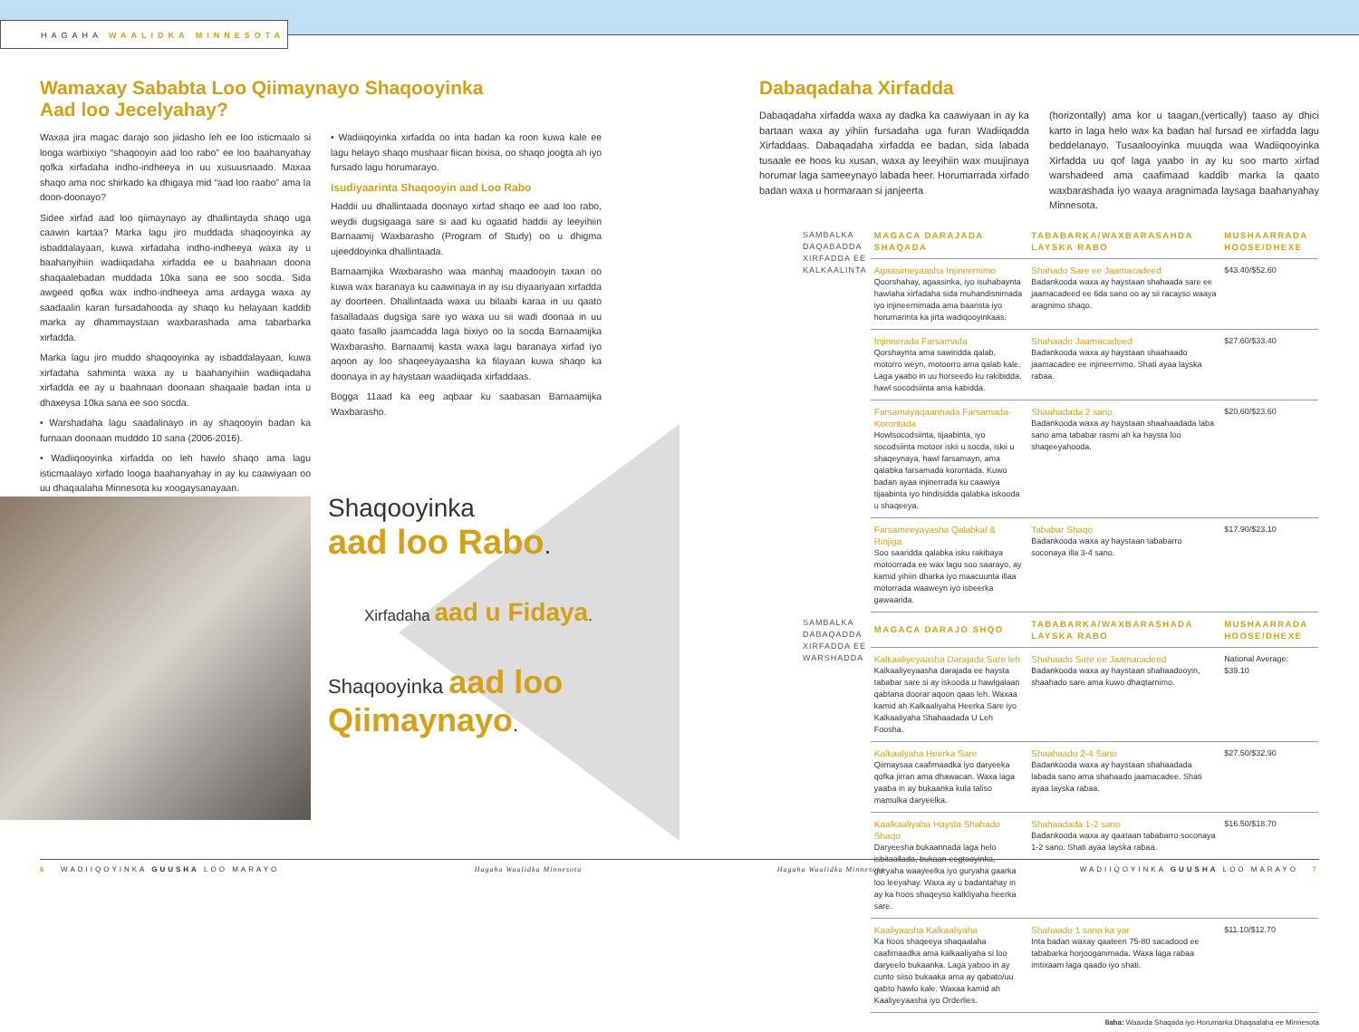HAGAHA WAALIDKA MINNESOTA
Wamaxay Sababta Loo Qiimaynayo Shaqooyinka
Aad loo Jecelyahay?
Waxaa jira magac darajo soo jiidasho leh ee loo isticmaalo si looga warbixiyo “shaqooyin aad loo rabo” ee loo baahanyahay qofka xirfadaha indho-indheeya in uu xusuusnaado. Maxaa shaqo ama noc shirkado ka dhigaya mid “aad loo raabo” ama la doon-doonayo?
Sidee xirfad aad loo qiimaynayo ay dhallintayda shaqo uga caawin kartaa? Marka lagu jiro muddada shaqooyinka ay isbaddalayaan, kuwa xirfadaha indho-indheeya waxa ay u baahanyihiin wadiiqadaha xirfadda ee u baahnaan doona shaqaalebadan muddada 10ka sana ee soo socda. Sida awgeed qofka wax indho-indheeya ama ardayga waxa ay saadaalin karan fursadahooda ay shaqo ku helayaan kaddib marka ay dhammaystaan waxbarashada ama tabarbarka xirfadda.
Marka lagu jiro muddo shaqooyinka ay isbaddalayaan, kuwa xirfadaha sahminta waxa ay u baahanyihiin wadiiqadaha xirfadda ee ay u baahnaan doonaan shaqaale badan inta u dhaxeysa 10ka sana ee soo socda.
• Warshadaha lagu saadalinayo in ay shaqooyin badan ka furnaan doonaan mudddo 10 sana (2006-2016).
• Wadiiqooyinka xirfadda oo leh hawlo shaqo ama lagu isticmaalayo xirfado looga baahanyahay in ay ku caawiyaan oo uu dhaqaalaha Minnesota ku xoogaysanayaan.
• Wadiiiqoyinka xirfadda oo inta badan ka roon kuwa kale ee lagu helayo shaqo mushaar fiican bixisa, oo shaqo joogta ah iyo fursado lagu horumarayo.
Isudiyaarinta Shaqooyin aad Loo Rabo
Haddii uu dhallintaada doonayo xirfad shaqo ee aad loo rabo, weydii dugsigaaga sare si aad ku ogaatid haddii ay leeyihiin Barnaamij Waxbarasho (Program of Study) oo u dhigma ujeeddoyinka dhallintaada.
Barnaamjika Waxbarasho waa manhaj maadooyin taxan oo kuwa wax baranaya ku caawinaya in ay isu diyaariyaan xirfadda ay doorteen. Dhallintaada waxa uu bilaabi karaa in uu qaato fasalladaas dugsiga sare iyo waxa uu sii wadi doonaa in uu qaato fasallo jaamcadda laga bixiyo oo la socda Barnaamijka Waxbarasho. Barnaamij kasta waxa lagu baranaya xirfad iyo aqoon ay loo shaqeeyayaasha ka filayaan kuwa shaqo ka doonaya in ay haystaan waadiiqada xirfaddaas.
Bogga 11aad ka eeg aqbaar ku saabasan Barnaamijka Waxbarasho.
Shaqooyinka
aad loo Rabo.
Xirfadaha aad u Fidaya.
Shaqooyinka aad loo Qiimaynayo.
Dabaqadaha Xirfadda
Dabaqadaha xirfadda waxa ay dadka ka caawiyaan in ay ka bartaan waxa ay yihiin fursadaha uga furan Wadiiqadda Xirfaddaas. Dabaqadaha xirfadda ee badan, sida labada tusaale ee hoos ku xusan, waxa ay leeyihiin wax muujinaya horumar laga sameeynayo labada heer. Horumarrada xirfado badan waxa u hormaraan si janjeerta
(horizontally) ama kor u taagan,(vertically) taaso ay dhici karto in laga helo wax ka badan hal fursad ee xirfadda lagu beddelanayo. Tusaalooyinka muuqda waa Wadiiqooyinka Xirfadda uu qof laga yaabo in ay ku soo marto xirfad warshadeed ama caafimaad kaddib marka la qaato waxbarashada iyo waaya aragnimada laysaga baahanyahay Minnesota.
| SAMBALKA DAQABADDA XIRFADDA EE KALKAALINTA | MAGACA DARAJADA SHAQADA | TABABARKA/WAXBARASAHDA LAYSKA RABO | MUSHAARRADA HOOSE/DHEXE |
| | Agaasimeyaasha Injineernimo Qoorshahay, agaasinka, iyo isuhabaynta hawlaha xirfadaha sida muhandisnimada iyo injineernimada ama baarista iyo horumarinta ka jirta wadiqooyinkaas. | Shahado Sare ee Jaamacadeed Badankooda waxa ay haystaan shahaada sare ee jaamacadeed ee 6da sano oo ay sii racayso waaya aragnimo shaqo. | $43.40/$52.60 |
| | Injinnerada Farsamada Qorshaynta ama sawiridda qalab, motorro weyn, motoorro ama qalab kale. Laga yaabo in uu horseedo ku rakibidda, hawl socodsiinta ama kabidda. | Shahaado Jaamacadeed Badankooda waxa ay haystaan shaahaado jaamacadee ee injineernimo. Shati ayaa layska rabaa. | $27.60/$33.40 |
| | Farsamayaqaannada Farsamada-Korontada Howlsocodsiinta, tijaabinta, iyo socodsiinta motoor iskii u socda, iskii u shaqeynaya, hawl farsamayn, ama qalabka farsamada korontada. Kuwo badan ayaa injinerrada ku caawiya tijaabinta iyo hindisidda qalabka iskooda u shaqeeya. | Shaahadada 2 sano Badankooda waxa ay haystaan shaahaadada laba sano ama tababar rasmi ah ka haysta loo shaqeeyahooda. | $20.60/$23.60 |
| | Farsameeyayasha Qalabkal & Rinjiga Soo saaridda qalabka isku rakibaya motoorrada ee wax lagu soo saarayo, ay kamid yihiin dharka iyo maacuunta illaa motorrada waaweyn iyo isbeerka gawaarida. | Tababar Shaqo Badankooda waxa ay haystaan tababarro soconaya illa 3-4 sano. | $17.90/$23.10 |
| SAMBALKA DABAQADDA XIRFADDA EE WARSHADDA | MAGACA DARAJO SHQO | TABABARKA/WAXBARASHADA LAYSKA RABO | MUSHAARRADA HOOSE/DHEXE |
| | Kalkaaliyeyaasha Darajada Sare leh Kalkaaliyeyaasha darajada ee haysta tababar sare si ay iskooda u hawlgalaan qabtana doorar aqoon qaas leh. Waxaa kamid ah Kalkaaliyaha Heerka Sare iyo Kalkaaliyaha Shahaadada U Leh Foosha. | Shahaado Sare ee Jaamacadeed Badankooda waxa ay haystaan shahaadooyin, shaahado sare ama kuwo dhaqtarnimo. | National Average: $39.10 |
| | Kalkaalyaha Heerka Sare Qiimaysaa caafimaadka iyo daryeeka qofka jirran ama dhawacan. Waxa laga yaaba in ay bukaanka kula taliso mamulka daryeelka. | Shaahaado 2-4 Sano Badankooda waxa ay haystaan shahaadada labada sano ama shahaado jaamacadee. Shati ayaa layska rabaa. | $27.50/$32.90 |
| | Kaalkaaliyaha Haysta Shahado Shaqo Daryeesha bukaannada laga helo isbitaallada, bukaan-eegtooyinka, guryaha waayeelka iyo guryaha gaarka loo leeyahay. Waxa ay u badantahay in ay ka hoos shaqeyso kalkliyaha heerka sare. | Shahaadada 1-2 sano Badankooda waxa ay qaataan tababarro soconaya 1-2 sano. Shati ayaa layska rabaa. | $16.50/$18.70 |
| | Kaaliyaasha Kalkaaliyaha Ka hoos shaqeeya shaqaalaha caafimaadka ama kalkaaliyaha si loo daryeelo bukaanka. Laga yaboo in ay cunto siiso bukaaka ama ay qabato/uu qabto hawlo kale. Waxaa kamid ah Kaaliyeyaasha iyo Orderlies. | Shahaado 1 sano ka yar Inta badan waxay qaateen 75-80 sacadood ee tababarka horjooganimada. Waxa laga rabaa imtixaam laga qaado iyo shati. | $11.10/$12.70 |
Ilaha: Waaxda Shaqada iyo Horumarka Dhaqaalaha ee Minnesota
6 WADIIQOYINKA GUUSHA LOO MARAYO Hagaha Waalidka Minnesota Hagaha Waalidka Minnesota WADIIQOYINKA GUUSHA LOO MARAYO 7